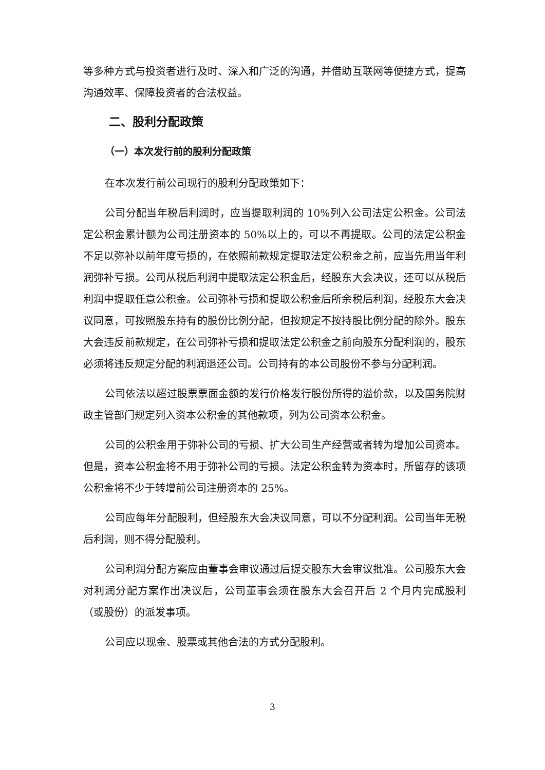等多种方式与投资者进行及时、深入和广泛的沟通，并借助互联网等便捷方式，提高沟通效率、保障投资者的合法权益。
二、股利分配政策
（一）本次发行前的股利分配政策
在本次发行前公司现行的股利分配政策如下：
公司分配当年税后利润时，应当提取利润的 10%列入公司法定公积金。公司法定公积金累计额为公司注册资本的 50%以上的，可以不再提取。公司的法定公积金不足以弥补以前年度亏损的，在依照前款规定提取法定公积金之前，应当先用当年利润弥补亏损。公司从税后利润中提取法定公积金后，经股东大会决议，还可以从税后利润中提取任意公积金。公司弥补亏损和提取公积金后所余税后利润，经股东大会决议同意，可按照股东持有的股份比例分配，但按规定不按持股比例分配的除外。股东大会违反前款规定，在公司弥补亏损和提取法定公积金之前向股东分配利润的，股东必须将违反规定分配的利润退还公司。公司持有的本公司股份不参与分配利润。
公司依法以超过股票票面金额的发行价格发行股份所得的溢价款，以及国务院财政主管部门规定列入资本公积金的其他款项，列为公司资本公积金。
公司的公积金用于弥补公司的亏损、扩大公司生产经营或者转为增加公司资本。但是，资本公积金将不用于弥补公司的亏损。法定公积金转为资本时，所留存的该项公积金将不少于转增前公司注册资本的 25%。
公司应每年分配股利，但经股东大会决议同意，可以不分配利润。公司当年无税后利润，则不得分配股利。
公司利润分配方案应由董事会审议通过后提交股东大会审议批准。公司股东大会对利润分配方案作出决议后，公司董事会须在股东大会召开后 2 个月内完成股利（或股份）的派发事项。
公司应以现金、股票或其他合法的方式分配股利。
3